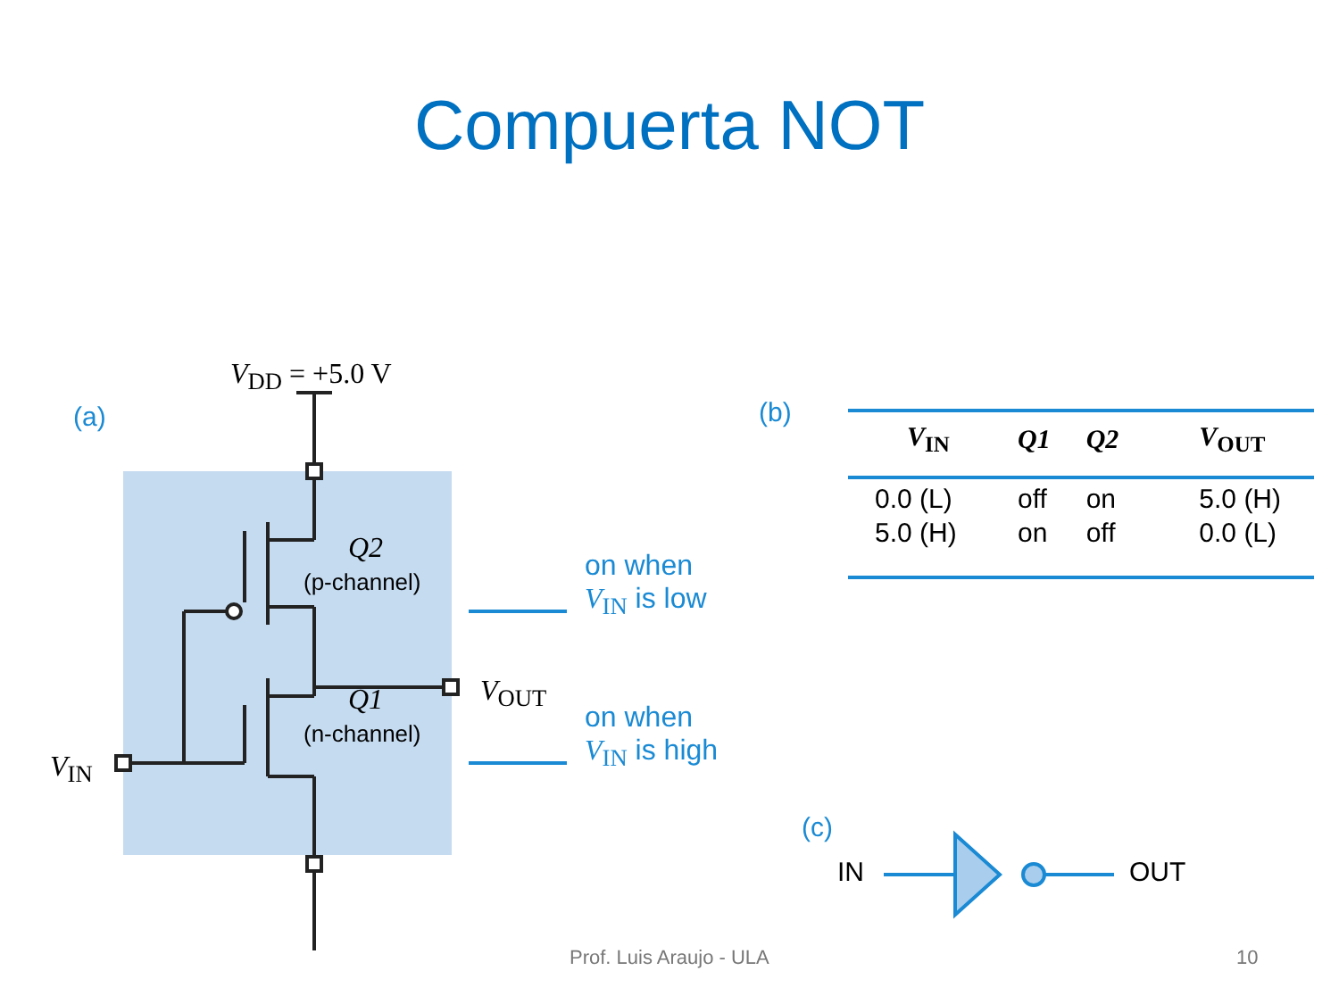Compuerta NOT
(a)
V<sub>DD</sub> = +5.0 V
Q2
(p-channel)
Q1
(n-channel)
V<sub>OUT</sub>
V<sub>IN</sub>
on when
V<sub>IN</sub> is low
on when
V<sub>IN</sub> is high
(b)
| V<sub>IN</sub> | Q1 | Q2 | V<sub>OUT</sub> |
| --- | --- | --- | --- |
| 0.0 (L) | off | on | 5.0 (H) |
| 5.0 (H) | on | off | 0.0 (L) |
(c)
IN OUT
Prof. Luis Araujo - ULA 10